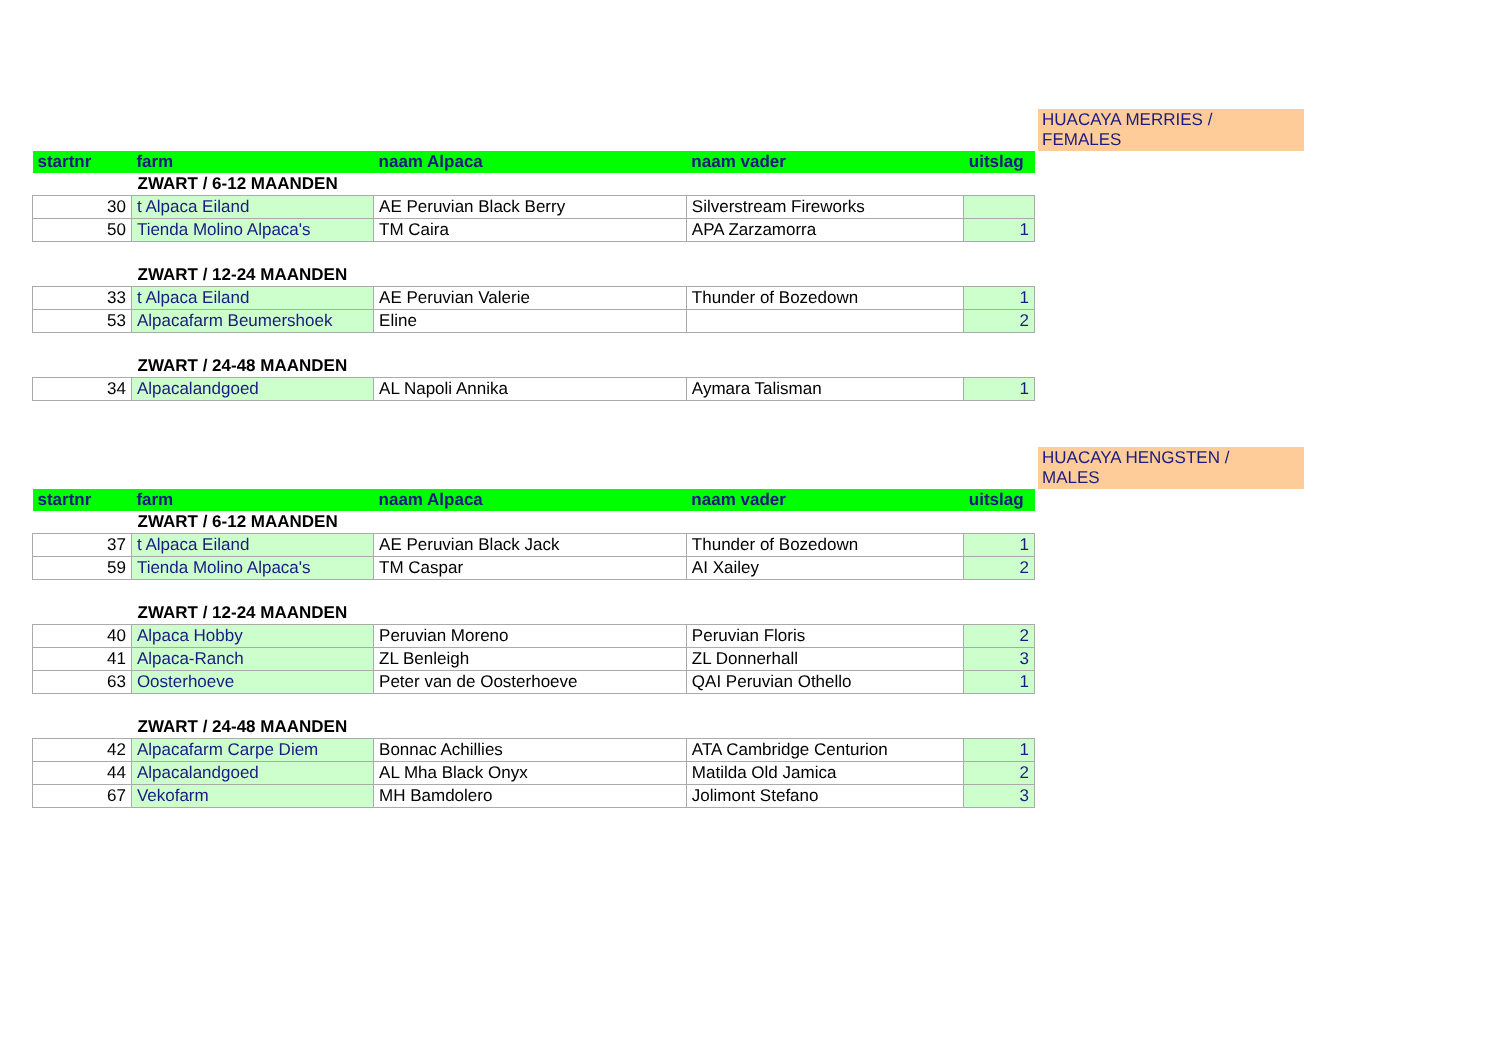HUACAYA MERRIES /
FEMALES
| startnr | farm | naam Alpaca | naam vader | uitslag |
| --- | --- | --- | --- | --- |
| ZWART / 6-12 MAANDEN | | | | |
| 30 | t Alpaca Eiland | AE Peruvian Black Berry | Silverstream Fireworks | |
| 50 | Tienda Molino Alpaca's | TM Caira | APA Zarzamorra | 1 |
| ZWART / 12-24 MAANDEN | | | | |
| 33 | t Alpaca Eiland | AE Peruvian Valerie | Thunder of Bozedown | 1 |
| 53 | Alpacafarm Beumershoek | Eline | | 2 |
| ZWART / 24-48 MAANDEN | | | | |
| 34 | Alpacalandgoed | AL Napoli Annika | Aymara Talisman | 1 |
HUACAYA HENGSTEN /
MALES
| startnr | farm | naam Alpaca | naam vader | uitslag |
| --- | --- | --- | --- | --- |
| ZWART / 6-12 MAANDEN | | | | |
| 37 | t Alpaca Eiland | AE Peruvian Black Jack | Thunder of Bozedown | 1 |
| 59 | Tienda Molino Alpaca's | TM Caspar | AI Xailey | 2 |
| ZWART / 12-24 MAANDEN | | | | |
| 40 | Alpaca Hobby | Peruvian Moreno | Peruvian Floris | 2 |
| 41 | Alpaca-Ranch | ZL Benleigh | ZL Donnerhall | 3 |
| 63 | Oosterhoeve | Peter van de Oosterhoeve | QAI Peruvian Othello | 1 |
| ZWART / 24-48 MAANDEN | | | | |
| 42 | Alpacafarm Carpe Diem | Bonnac Achillies | ATA Cambridge Centurion | 1 |
| 44 | Alpacalandgoed | AL Mha Black Onyx | Matilda Old Jamica | 2 |
| 67 | Vekofarm | MH Bamdolero | Jolimont Stefano | 3 |